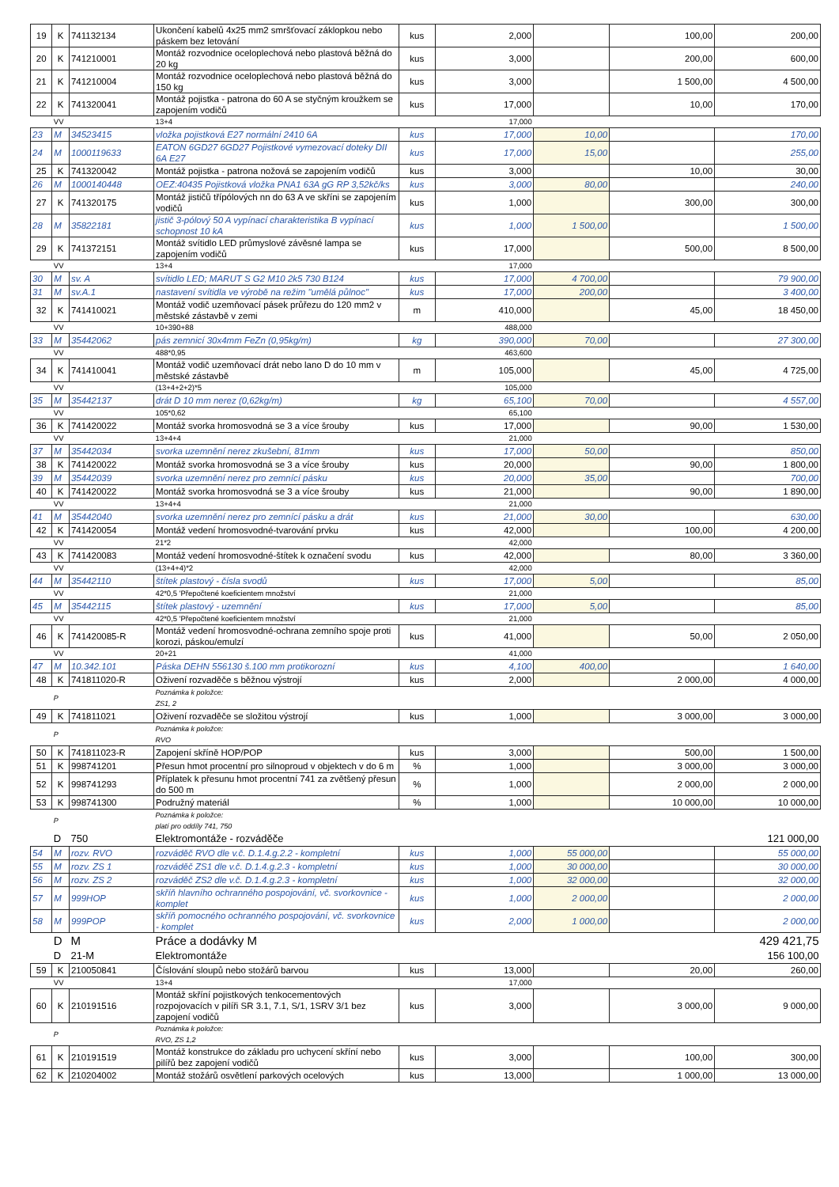| 19 | K | 741132134 | Ukončení kabelů 4x25 mm2 smršťovací záklopkou nebo páskem bez letování | kus | 2,000 | | 100,00 | 200,00 |
| 20 | K | 741210001 | Montáž rozvodnice oceloplechová nebo plastová běžná do 20 kg | kus | 3,000 | | 200,00 | 600,00 |
| 21 | K | 741210004 | Montáž rozvodnice oceloplechová nebo plastová běžná do 150 kg | kus | 3,000 | | 1 500,00 | 4 500,00 |
| 22 | K | 741320041 | Montáž pojistka - patrona do 60 A se styčným kroužkem se zapojením vodičů | kus | 17,000 | | 10,00 | 170,00 |
| | VV | | 13+4 | | 17,000 | | | |
| 23 | M | 34523415 | vložka pojistková E27 normální 2410 6A | kus | 17,000 | 10,00 | | 170,00 |
| 24 | M | 1000119633 | EATON 6GD27 6GD27 Pojistkové vymezovací doteky DII 6A E27 | kus | 17,000 | 15,00 | | 255,00 |
| 25 | K | 741320042 | Montáž pojistka - patrona nožová se zapojením vodičů | kus | 3,000 | | 10,00 | 30,00 |
| 26 | M | 1000140448 | OEZ:40435 Pojistková vložka PNA1 63A gG RP 3,52kč/ks | kus | 3,000 | 80,00 | | 240,00 |
| 27 | K | 741320175 | Montáž jističů třípólových nn do 63 A ve skříni se zapojením vodičů | kus | 1,000 | | 300,00 | 300,00 |
| 28 | M | 35822181 | jistič 3-pólový 50 A vypínací charakteristika B vypínací schopnost 10 kA | kus | 1,000 | 1 500,00 | | 1 500,00 |
| 29 | K | 741372151 | Montáž svítidlo LED průmyslové závěsné lampa se zapojením vodičů | kus | 17,000 | | 500,00 | 8 500,00 |
| | VV | | 13+4 | | 17,000 | | | |
| 30 | M | sv. A | svítidlo LED; MARUT S G2 M10 2k5 730 B124 | kus | 17,000 | 4 700,00 | | 79 900,00 |
| 31 | M | sv.A.1 | nastavení svítidla ve výrobě na režim "umělá půlnoc" | kus | 17,000 | 200,00 | | 3 400,00 |
| 32 | K | 741410021 | Montáž vodič uzemňovací pásek průřezu do 120 mm2 v městské zástavbě v zemi | m | 410,000 | | 45,00 | 18 450,00 |
| | VV | | 10+390+88 | | 488,000 | | | |
| 33 | M | 35442062 | pás zemnicí 30x4mm FeZn (0,95kg/m) | kg | 390,000 | 70,00 | | 27 300,00 |
| | VV | | 488*0,95 | | 463,600 | | | |
| 34 | K | 741410041 | Montáž vodič uzemňovací drát nebo lano D do 10 mm v městské zástavbě | m | 105,000 | | 45,00 | 4 725,00 |
| | VV | | (13+4+2+2)*5 | | 105,000 | | | |
| 35 | M | 35442137 | drát D 10 mm nerez (0,62kg/m) | kg | 65,100 | 70,00 | | 4 557,00 |
| | VV | | 105*0,62 | | 65,100 | | | |
| 36 | K | 741420022 | Montáž svorka hromosvodná se 3 a více šrouby | kus | 17,000 | | 90,00 | 1 530,00 |
| | VV | | 13+4+4 | | 21,000 | | | |
| 37 | M | 35442034 | svorka uzemnění nerez zkušební, 81mm | kus | 17,000 | 50,00 | | 850,00 |
| 38 | K | 741420022 | Montáž svorka hromosvodná se 3 a více šrouby | kus | 20,000 | | 90,00 | 1 800,00 |
| 39 | M | 35442039 | svorka uzemnění nerez pro zemnící pásku | kus | 20,000 | 35,00 | | 700,00 |
| 40 | K | 741420022 | Montáž svorka hromosvodná se 3 a více šrouby | kus | 21,000 | | 90,00 | 1 890,00 |
| | VV | | 13+4+4 | | 21,000 | | | |
| 41 | M | 35442040 | svorka uzemnění nerez pro zemnící pásku a drát | kus | 21,000 | 30,00 | | 630,00 |
| 42 | K | 741420054 | Montáž vedení hromosvodné-tvarování prvku | kus | 42,000 | | 100,00 | 4 200,00 |
| | VV | | 21*2 | | 42,000 | | | |
| 43 | K | 741420083 | Montáž vedení hromosvodné-štítek k označení svodu | kus | 42,000 | | 80,00 | 3 360,00 |
| | VV | | (13+4+4)*2 | | 42,000 | | | |
| 44 | M | 35442110 | štítek plastový - čísla svodů | kus | 17,000 | 5,00 | | 85,00 |
| | VV | | 42*0,5 'Přepočtené koeficientem množství | | 21,000 | | | |
| 45 | M | 35442115 | štítek plastový - uzemnění | kus | 17,000 | 5,00 | | 85,00 |
| | VV | | 42*0,5 'Přepočtené koeficientem množství | | 21,000 | | | |
| 46 | K | 741420085-R | Montáž vedení hromosvodné-ochrana zemního spoje proti korozi, páskou/emulzí | kus | 41,000 | | 50,00 | 2 050,00 |
| | VV | | 20+21 | | 41,000 | | | |
| 47 | M | 10.342.101 | Páska DEHN 556130 š.100 mm protikorozní | kus | 4,100 | 400,00 | | 1 640,00 |
| 48 | K | 741811020-R | Oživení rozvaděče s běžnou výstrojí | kus | 2,000 | | 2 000,00 | 4 000,00 |
| | P | | Poznámka k položce: ZS1, 2 | | | | | |
| 49 | K | 741811021 | Oživení rozvaděče se složitou výstrojí | kus | 1,000 | | 3 000,00 | 3 000,00 |
| | P | | Poznámka k položce: RVO | | | | | |
| 50 | K | 741811023-R | Zapojení skříně HOP/POP | kus | 3,000 | | 500,00 | 1 500,00 |
| 51 | K | 998741201 | Přesun hmot procentní pro silnoproud v objektech v do 6 m | % | 1,000 | | 3 000,00 | 3 000,00 |
| 52 | K | 998741293 | Příplatek k přesunu hmot procentní 741 za zvětšený přesun do 500 m | % | 1,000 | | 2 000,00 | 2 000,00 |
| 53 | K | 998741300 | Podružný materiál | % | 1,000 | | 10 000,00 | 10 000,00 |
| | P | | Poznámka k položce: platí pro oddíly 741, 750 | | | | | |
| | D | 750 | Elektromontáže - rozváděče | | | | | 121 000,00 |
| 54 | M | rozv. RVO | rozváděč RVO dle v.č. D.1.4.g.2.2 - kompletní | kus | 1,000 | 55 000,00 | | 55 000,00 |
| 55 | M | rozv. ZS 1 | rozváděč ZS1 dle v.č. D.1.4.g.2.3 - kompletní | kus | 1,000 | 30 000,00 | | 30 000,00 |
| 56 | M | rozv. ZS 2 | rozváděč ZS2 dle v.č. D.1.4.g.2.3 - kompletní | kus | 1,000 | 32 000,00 | | 32 000,00 |
| 57 | M | 999HOP | skříň hlavního ochranného pospojování, vč. svorkovnice - komplet | kus | 1,000 | 2 000,00 | | 2 000,00 |
| 58 | M | 999POP | skříň pomocného ochranného pospojování, vč. svorkovnice - komplet | kus | 2,000 | 1 000,00 | | 2 000,00 |
| | D | M | Práce a dodávky M | | | | | 429 421,75 |
| | D | 21-M | Elektromontáže | | | | | 156 100,00 |
| 59 | K | 210050841 | Číslování sloupů nebo stožárů barvou | kus | 13,000 | | 20,00 | 260,00 |
| | VV | | 13+4 | | 17,000 | | | |
| 60 | K | 210191516 | Montáž skříní pojistkových tenkocementových rozpojovacích v pilíři SR 3.1, 7.1, S/1, 1SRV 3/1 bez zapojení vodičů | kus | 3,000 | | 3 000,00 | 9 000,00 |
| | P | | Poznámka k položce: RVO, ZS 1,2 | | | | | |
| 61 | K | 210191519 | Montáž konstrukce do základu pro uchycení skříní nebo pilířů bez zapojení vodičů | kus | 3,000 | | 100,00 | 300,00 |
| 62 | K | 210204002 | Montáž stožárů osvětlení parkových ocelových | kus | 13,000 | | 1 000,00 | 13 000,00 |